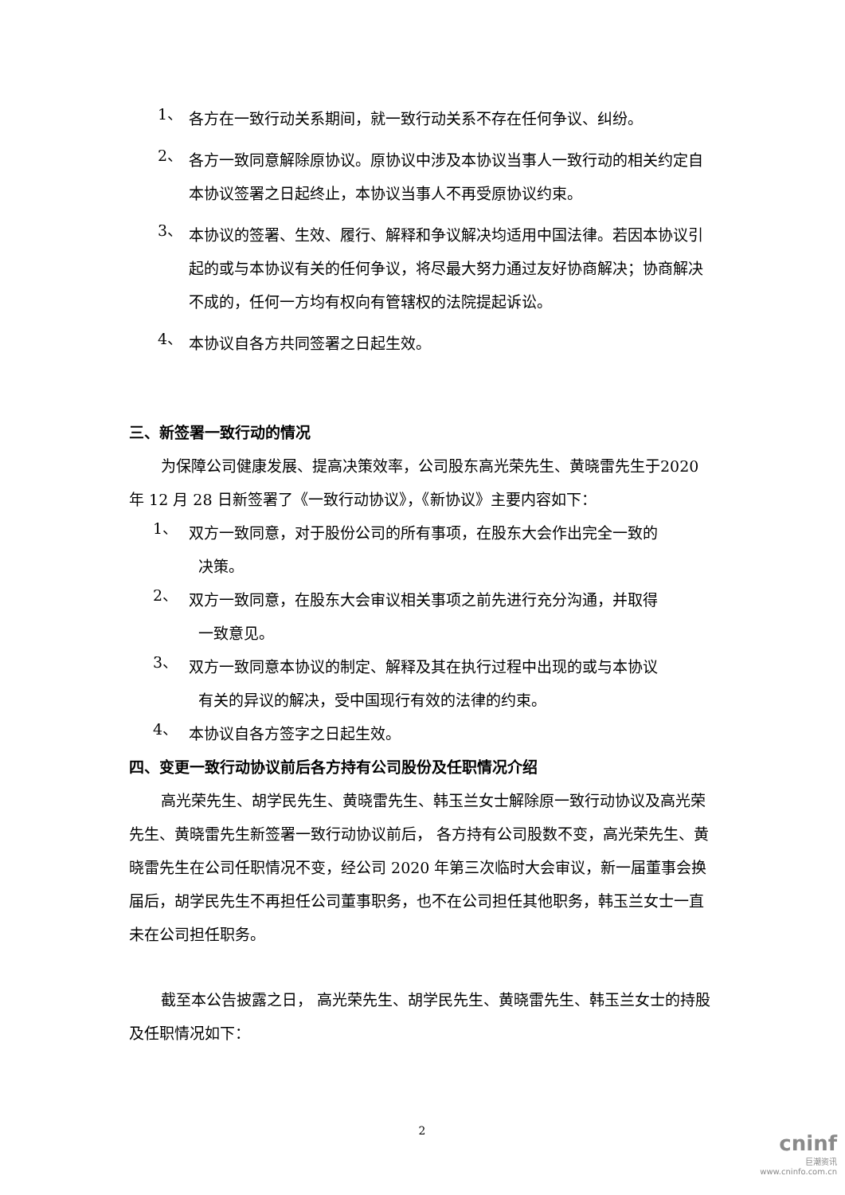1、
各方在一致行动关系期间，就一致行动关系不存在任何争议、纠纷。
2、
各方一致同意解除原协议。原协议中涉及本协议当事人一致行动的相关约定自本协议签署之日起终止，本协议当事人不再受原协议约束。
3、
本协议的签署、生效、履行、解释和争议解决均适用中国法律。若因本协议引起的或与本协议有关的任何争议，将尽最大努力通过友好协商解决；协商解决不成的，任何一方均有权向有管辖权的法院提起诉讼。
4、
本协议自各方共同签署之日起生效。
三、新签署一致行动的情况
为保障公司健康发展、提高决策效率，公司股东高光荣先生、黄晓雷先生于2020 年 12 月 28 日新签署了《一致行动协议》，《新协议》主要内容如下：
1、
双方一致同意，对于股份公司的所有事项，在股东大会作出完全一致的
决策。
2、
双方一致同意，在股东大会审议相关事项之前先进行充分沟通，并取得
一致意见。
3、
双方一致同意本协议的制定、解释及其在执行过程中出现的或与本协议
有关的异议的解决，受中国现行有效的法律的约束。
4、
本协议自各方签字之日起生效。
四、变更一致行动协议前后各方持有公司股份及任职情况介绍
高光荣先生、胡学民先生、黄晓雷先生、韩玉兰女士解除原一致行动协议及高光荣先生、黄晓雷先生新签署一致行动协议前后， 各方持有公司股数不变，高光荣先生、黄晓雷先生在公司任职情况不变，经公司 2020 年第三次临时大会审议，新一届董事会换届后，胡学民先生不再担任公司董事职务，也不在公司担任其他职务，韩玉兰女士一直未在公司担任职务。
截至本公告披露之日， 高光荣先生、胡学民先生、黄晓雷先生、韩玉兰女士的持股及任职情况如下：
2
cninf
巨潮资讯
www.cninfo.com.cn